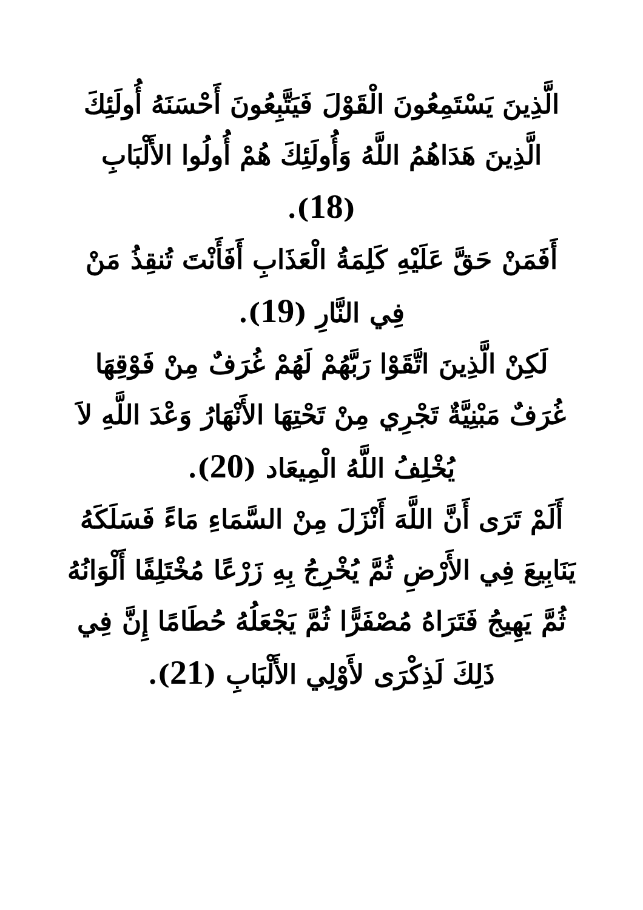الَّذِينَ يَسْتَمِعُونَ الْقَوْلَ فَيَتَّبِعُونَ أَحْسَنَهُ أُولَئِكَ الَّذِينَ هَدَاهُمُ اللَّهُ وَأُولَئِكَ هُمْ أُولُوا الأَلْبَابِ (18).
أَفَمَنْ حَقَّ عَلَيْهِ كَلِمَةُ الْعَذَابِ أَفَأَنْتَ تُنقِذُ مَنْ فِي النَّارِ (19).
لَكِنْ الَّذِينَ اتَّقَوْا رَبَّهُمْ لَهُمْ غُرَفٌ مِنْ فَوْقِهَا غُرَفٌ مَبْنِيَّةٌ تَجْرِي مِنْ تَحْتِهَا الأَنْهَارُ وَعْدَ اللَّهِ لاَ يُخْلِفُ اللَّهُ الْمِيعَاد (20).
أَلَمْ تَرَى أَنَّ اللَّهَ أَنْزَلَ مِنْ السَّمَاءِ مَاءً فَسَلَكَهُ يَنَابِيعَ فِي الأَرْضِ ثُمَّ يُخْرِجُ بِهِ زَرْعًا مُخْتَلِفًا أَلْوَانُهُ ثُمَّ يَهِيجُ فَتَرَاهُ مُصْفَرًّا ثُمَّ يَجْعَلُهُ حُطَامًا إِنَّ فِي ذَلِكَ لَذِكْرَى لأَوْلِي الأَلْبَابِ (21).